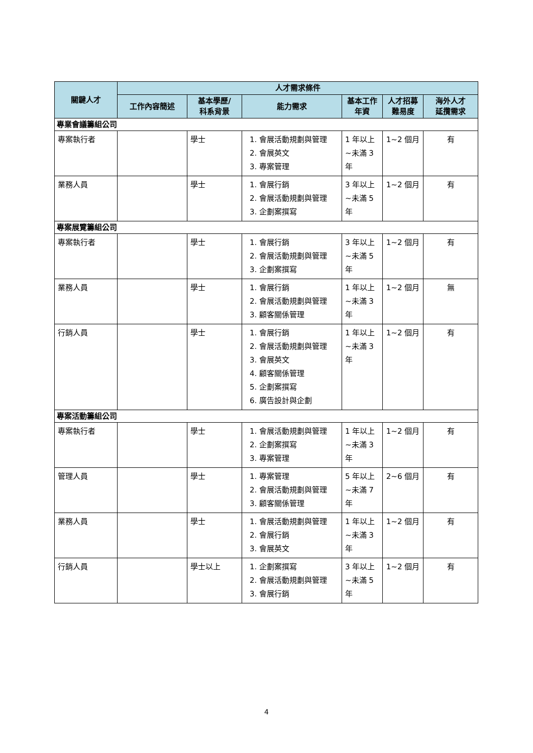| 關鍵人才 | 人才需求條件 | | | | | |
| --- | --- | --- | --- | --- | --- | --- |
| | 工作內容簡述 | 基本學歷/ 科系背景 | 能力需求 | 基本工作 年資 | 人才招募 難易度 | 海外人才 延攬需求 |
| 專業會議籌組公司 | | | | | | |
| 專案執行者 | | 學士 | 1. 會展活動規劃與管理 2. 會展英文 3. 專案管理 | 1 年以上~未滿 3 年 | 1~2 個月 | 有 |
| 業務人員 | | 學士 | 1. 會展行銷 2. 會展活動規劃與管理 3. 企劃案撰寫 | 3 年以上~未滿 5 年 | 1~2 個月 | 有 |
| 專案展覽籌組公司 | | | | | | |
| 專案執行者 | | 學士 | 1. 會展行銷 2. 會展活動規劃與管理 3. 企劃案撰寫 | 3 年以上~未滿 5 年 | 1~2 個月 | 有 |
| 業務人員 | | 學士 | 1. 會展行銷 2. 會展活動規劃與管理 3. 顧客關係管理 | 1 年以上~未滿 3 年 | 1~2 個月 | 無 |
| 行銷人員 | | 學士 | 1. 會展行銷 2. 會展活動規劃與管理 3. 會展英文 4. 顧客關係管理 5. 企劃案撰寫 6. 廣告設計與企劃 | 1 年以上~未滿 3 年 | 1~2 個月 | 有 |
| 專案活動籌組公司 | | | | | | |
| 專案執行者 | | 學士 | 1. 會展活動規劃與管理 2. 企劃案撰寫 3. 專案管理 | 1 年以上~未滿 3 年 | 1~2 個月 | 有 |
| 管理人員 | | 學士 | 1. 專案管理 2. 會展活動規劃與管理 3. 顧客關係管理 | 5 年以上~未滿 7 年 | 2~6 個月 | 有 |
| 業務人員 | | 學士 | 1. 會展活動規劃與管理 2. 會展行銷 3. 會展英文 | 1 年以上~未滿 3 年 | 1~2 個月 | 有 |
| 行銷人員 | | 學士以上 | 1. 企劃案撰寫 2. 會展活動規劃與管理 3. 會展行銷 | 3 年以上~未滿 5 年 | 1~2 個月 | 有 |
4